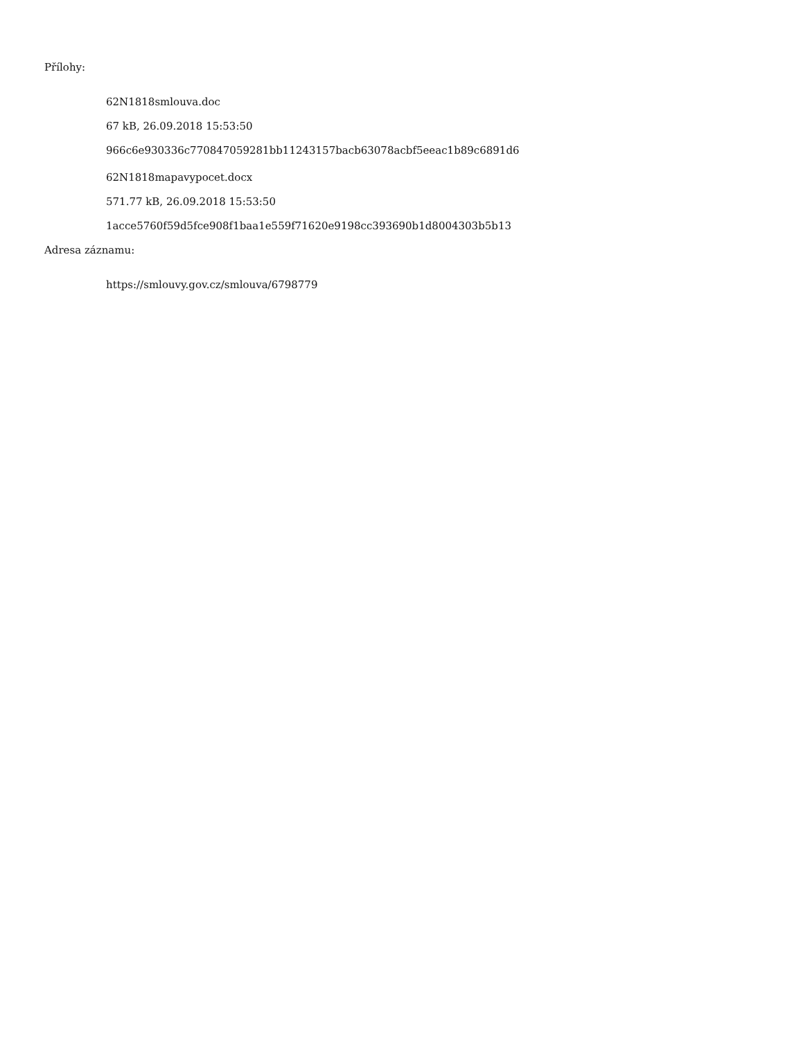Přílohy:
62N1818smlouva.doc
67 kB, 26.09.2018 15:53:50
966c6e930336c770847059281bb11243157bacb63078acbf5eeac1b89c6891d6
62N1818mapavypocet.docx
571.77 kB, 26.09.2018 15:53:50
1acce5760f59d5fce908f1baa1e559f71620e9198cc393690b1d8004303b5b13
Adresa záznamu:
https://smlouvy.gov.cz/smlouva/6798779